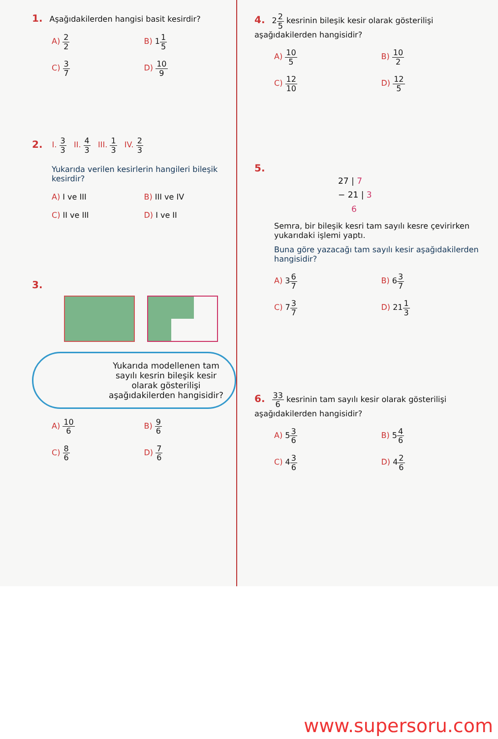1. Aşağıdakilerden hangisi basit kesirdir?
A) 2 2
B) 11 5
C) 3 7
D) 10 9
2. I. 3 3 II. 4 3 III. 1 3 IV. 2 3
Yukarıda verilen kesirlerin hangileri bileşik kesirdir?
A) I ve III
B) III ve IV
C) II ve III
D) I ve II
3.
Yukarıda modellenen tam sayılı kesrin bileşik kesir olarak gösterilişi aşağıdakilerden hangisidir?
A) 10 6
B) 9 6
C) 8 6
D) 7 6
4. 22 5 kesrinin bileşik kesir olarak gösterilişi aşağıdakilerden hangisidir?
A) 10 5
B) 10 2
C) 12 10
D) 12 5
5.
27 | 7
− 21 | 3
6
Semra, bir bileşik kesri tam sayılı kesre çevirirken yukarıdaki işlemi yaptı.
Buna göre yazacağı tam sayılı kesir aşağıdakilerden hangisidir?
A) 36 7
B) 63 7
C) 73 7
D) 211 3
6. 33 6 kesrinin tam sayılı kesir olarak gösterilişi aşağıdakilerden hangisidir?
A) 53 6
B) 54 6
C) 43 6
D) 42 6
www.supersoru.com